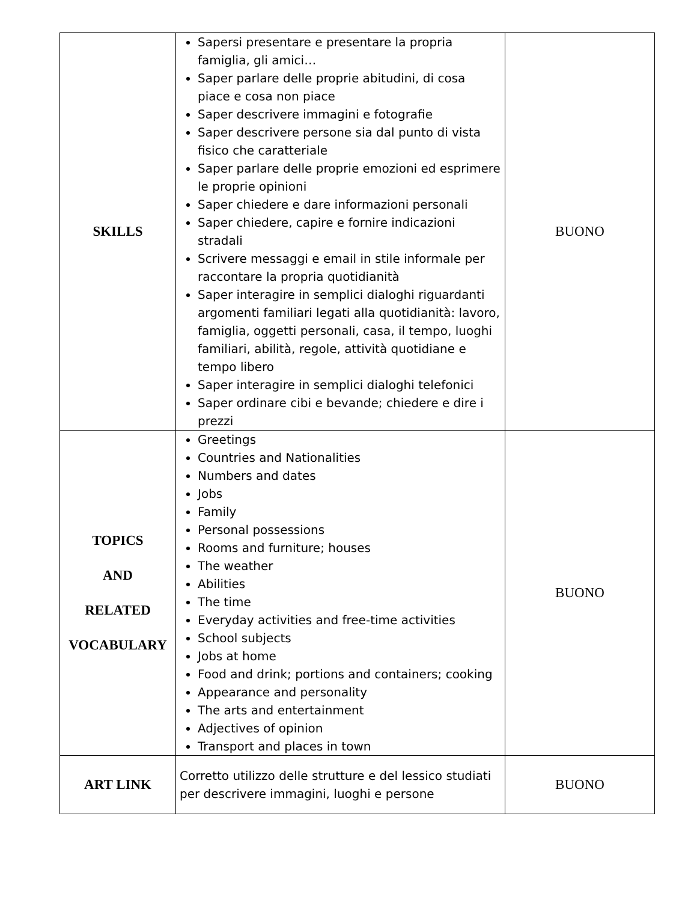| SKILLS | Sapersi presentare e presentare la propria famiglia, gli amici… Saper parlare delle proprie abitudini, di cosa piace e cosa non piace Saper descrivere immagini e fotografie Saper descrivere persone sia dal punto di vista fisico che caratteriale Saper parlare delle proprie emozioni ed esprimere le proprie opinioni Saper chiedere e dare informazioni personali Saper chiedere, capire e fornire indicazioni stradali Scrivere messaggi e email in stile informale per raccontare la propria quotidianità Saper interagire in semplici dialoghi riguardanti argomenti familiari legati alla quotidianità: lavoro, famiglia, oggetti personali, casa, il tempo, luoghi familiari, abilità, regole, attività quotidiane e tempo libero Saper interagire in semplici dialoghi telefonici Saper ordinare cibi e bevande; chiedere e dire i prezzi | BUONO |
| TOPICS AND RELATED VOCABULARY | Greetings Countries and Nationalities Numbers and dates Jobs Family Personal possessions Rooms and furniture; houses The weather Abilities The time Everyday activities and free-time activities School subjects Jobs at home Food and drink; portions and containers; cooking Appearance and personality The arts and entertainment Adjectives of opinion Transport and places in town | BUONO |
| ART LINK | Corretto utilizzo delle strutture e del lessico studiati per descrivere immagini, luoghi e persone | BUONO |